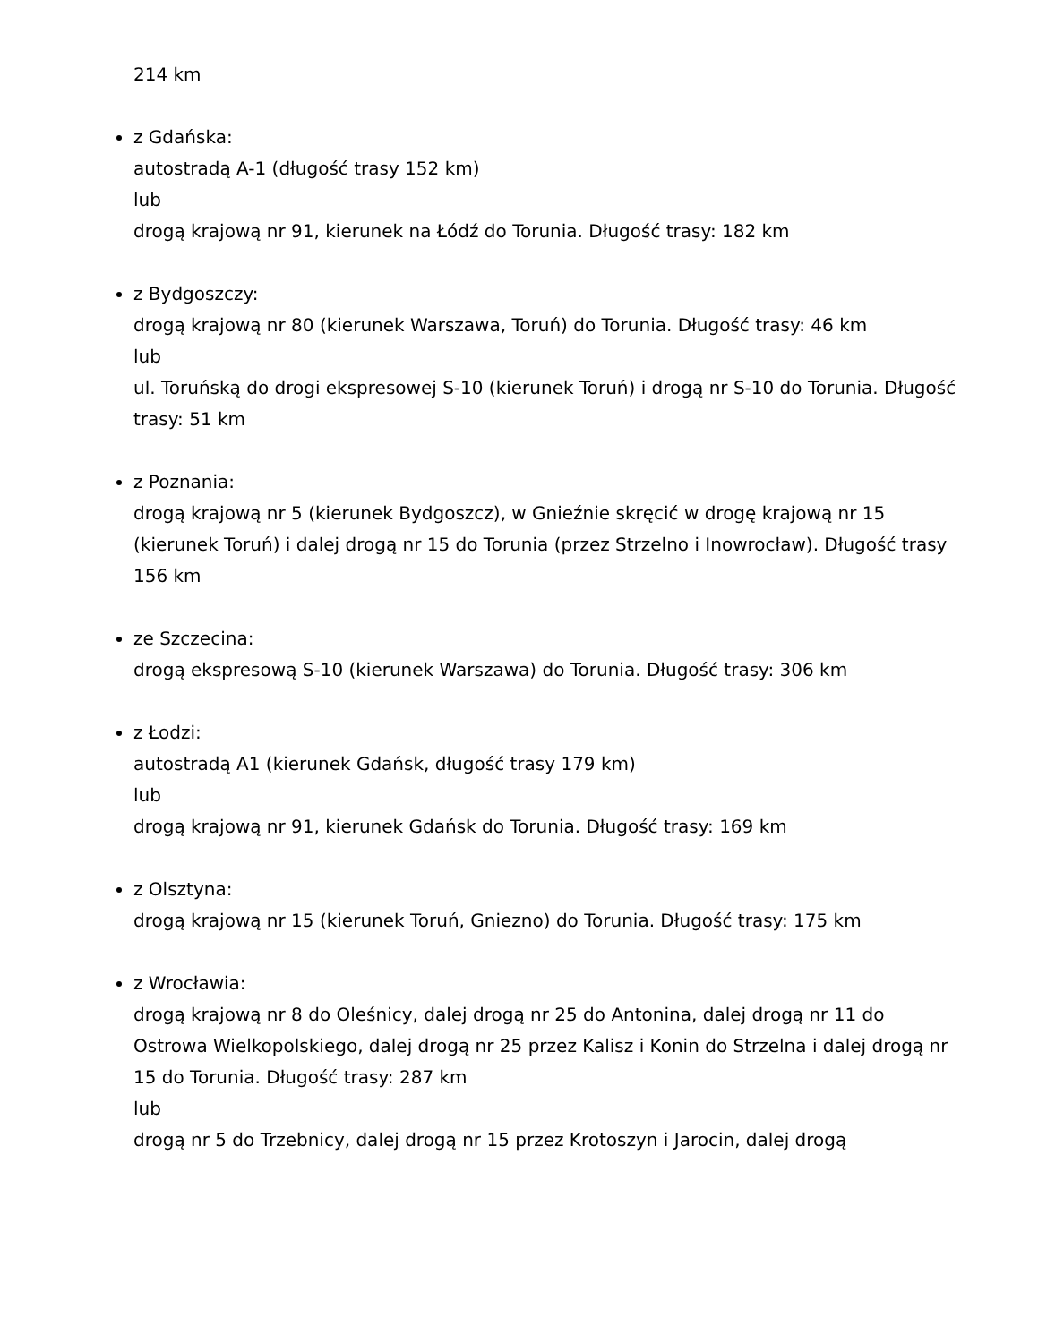214 km
z Gdańska:
autostradą A-1 (długość trasy 152 km)
lub
drogą krajową nr 91, kierunek na Łódź do Torunia. Długość trasy: 182 km
z Bydgoszczy:
drogą krajową nr 80 (kierunek Warszawa, Toruń) do Torunia. Długość trasy: 46 km
lub
ul. Toruńską do drogi ekspresowej S-10 (kierunek Toruń) i drogą nr S-10 do Torunia. Długość trasy: 51 km
z Poznania:
drogą krajową nr 5 (kierunek Bydgoszcz), w Gnieźnie skręcić w drogę krajową nr 15 (kierunek Toruń) i dalej drogą nr 15 do Torunia (przez Strzelno i Inowrocław). Długość trasy 156 km
ze Szczecina:
drogą ekspresową S-10 (kierunek Warszawa) do Torunia. Długość trasy: 306 km
z Łodzi:
autostradą A1 (kierunek Gdańsk, długość trasy 179 km)
lub
drogą krajową nr 91, kierunek Gdańsk do Torunia. Długość trasy: 169 km
z Olsztyna:
drogą krajową nr 15 (kierunek Toruń, Gniezno) do Torunia. Długość trasy: 175 km
z Wrocławia:
drogą krajową nr 8 do Oleśnicy, dalej drogą nr 25 do Antonina, dalej drogą nr 11 do Ostrowa Wielkopolskiego, dalej drogą nr 25 przez Kalisz i Konin do Strzelna i dalej drogą nr 15 do Torunia. Długość trasy: 287 km
lub
drogą nr 5 do Trzebnicy, dalej drogą nr 15 przez Krotoszyn i Jarocin, dalej drogą